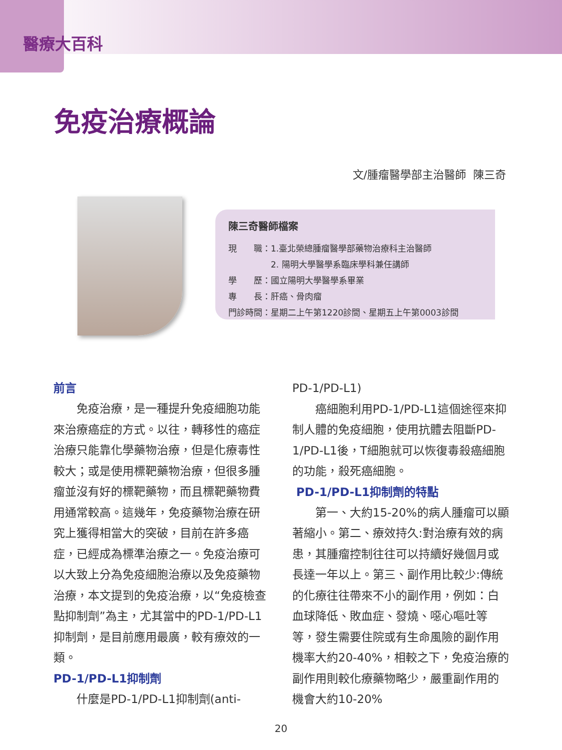醫療大百科
免疫治療概論
文/腫瘤醫學部主治醫師 陳三奇
陳三奇醫師檔案
現　　職：1.臺北榮總腫瘤醫學部藥物治療科主治醫師
　　　　　2. 陽明大學醫學系臨床學科兼任講師
學　　歷：國立陽明大學醫學系畢業
專　　長：肝癌、骨肉瘤
門診時間：星期二上午第1220診間、星期五上午第0003診間
前言
免疫治療，是一種提升免疫細胞功能來治療癌症的方式。以往，轉移性的癌症治療只能靠化學藥物治療，但是化療毒性較大；或是使用標靶藥物治療，但很多腫瘤並沒有好的標靶藥物，而且標靶藥物費用通常較高。這幾年，免疫藥物治療在研究上獲得相當大的突破，目前在許多癌症，已經成為標準治療之一。免疫治療可以大致上分為免疫細胞治療以及免疫藥物治療，本文提到的免疫治療，以“免疫檢查點抑制劑”為主，尤其當中的PD-1/PD-L1抑制劑，是目前應用最廣，較有療效的一類。
PD-1/PD-L1抑制劑
什麼是PD-1/PD-L1抑制劑(anti-
PD-1/PD-L1)
癌細胞利用PD-1/PD-L1這個途徑來抑制人體的免疫細胞，使用抗體去阻斷PD-1/PD-L1後，T細胞就可以恢復毒殺癌細胞的功能，殺死癌細胞。
PD-1/PD-L1抑制劑的特點
第一、大約15-20%的病人腫瘤可以顯著縮小。第二、療效持久:對治療有效的病患，其腫瘤控制往往可以持續好幾個月或長達一年以上。第三、副作用比較少:傳統的化療往往帶來不小的副作用，例如：白血球降低、敗血症、發燒、噁心嘔吐等等，發生需要住院或有生命風險的副作用機率大約20-40%，相較之下，免疫治療的副作用則較化療藥物略少，嚴重副作用的機會大約10-20%
20